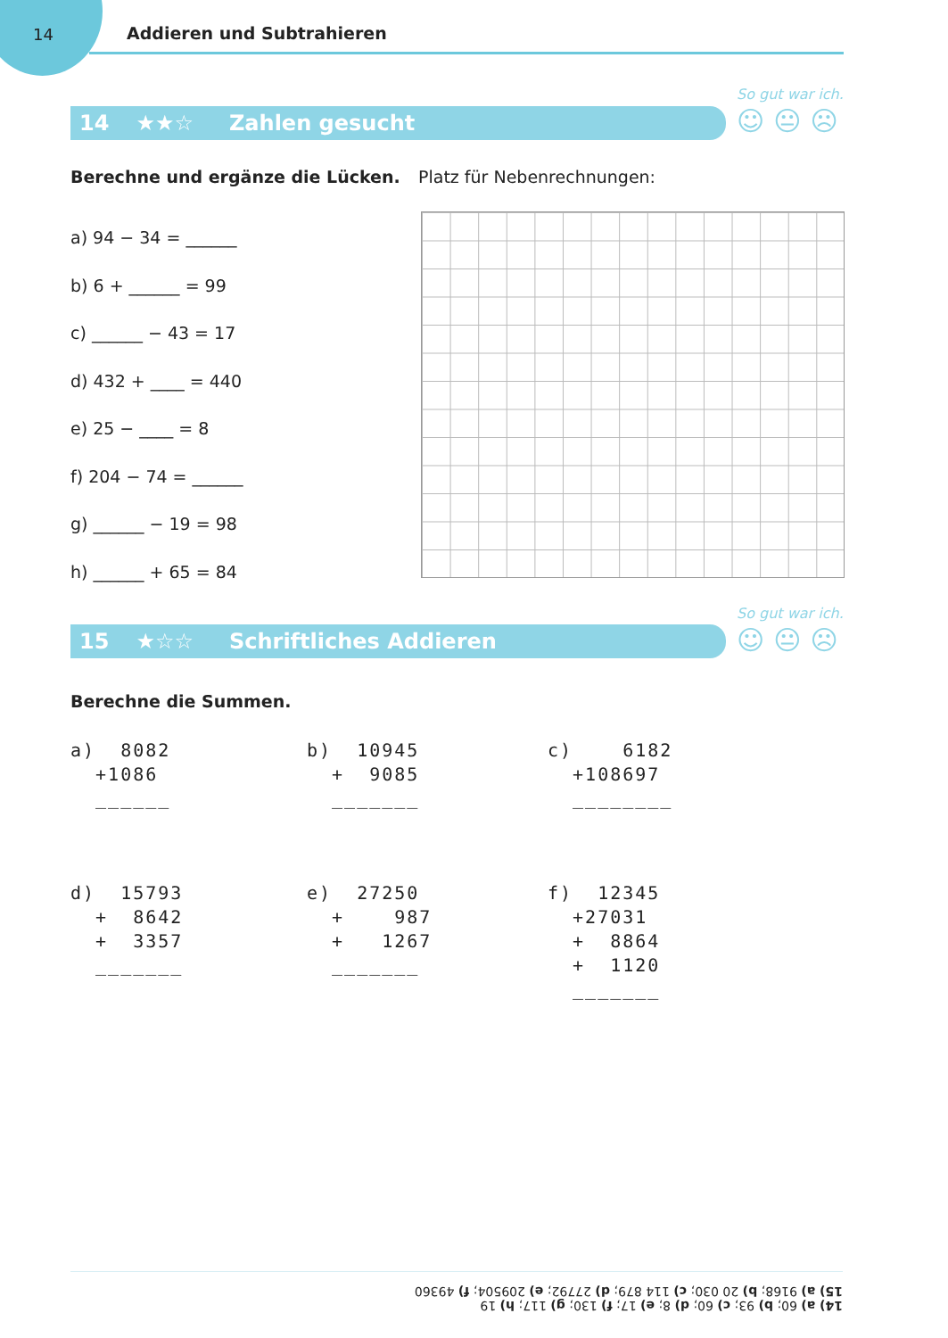14 Addieren und Subtrahieren
So gut war ich.
☺😐☹
14 ★★☆ Zahlen gesucht
Berechne und ergänze die Lücken.
Platz für Nebenrechnungen:
a) 94 − 34 = ______
b) 6 + ______ = 99
c) ______ − 43 = 17
d) 432 + ____ = 440
e) 25 − ____ = 8
f) 204 − 74 = ______
g) ______ − 19 = 98
h) ______ + 65 = 84
So gut war ich.
☺😐☹
15 ★☆☆ Schriftliches Addieren
Berechne die Summen.
a) 8082 +1086 ______
b) 10945 + 9085 _______
c) 6182 +108697 ________
d) 15793 + 8642 + 3357 _______
e) 27250 + 987 + 1267 _______
f) 12345 +27031 + 8864 + 1120 _______
14) a) 60; b) 93; c) 60; d) 8; e) 17; f) 130; g) 117; h) 19
15) a) 9168; b) 20 030; c) 114 879; d) 27792; e) 209504; f) 49360